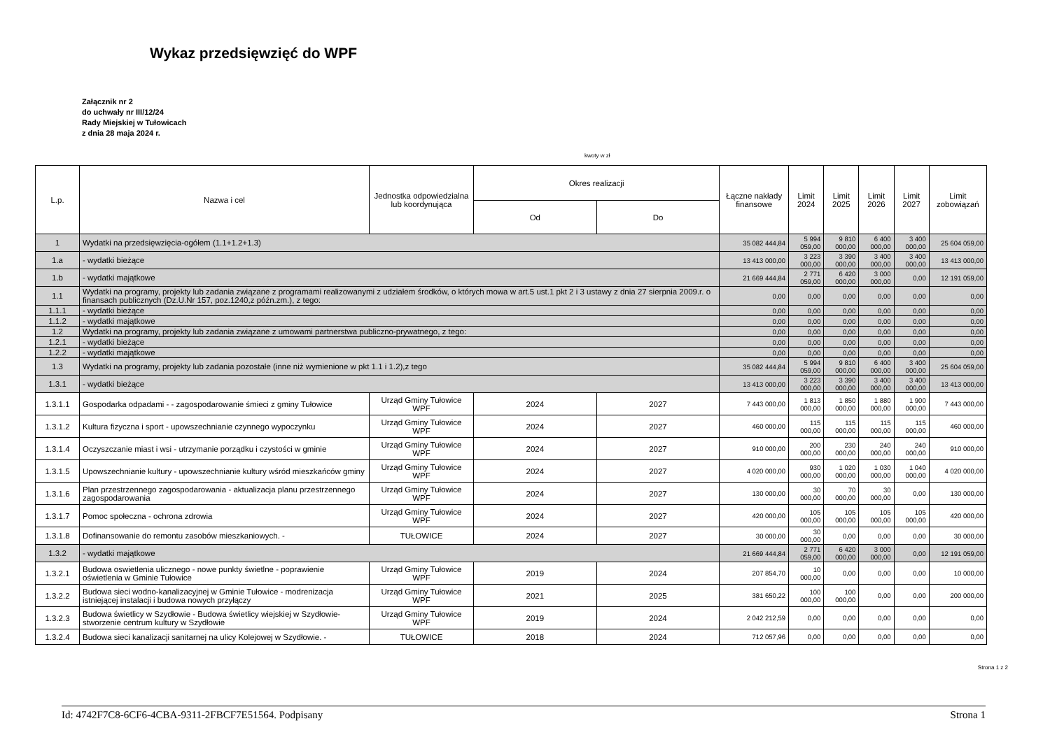Wykaz przedsięwzięć do WPF
Załącznik nr 2
do uchwały nr III/12/24
Rady Miejskiej w Tułowicach
z dnia 28 maja 2024 r.
kwoty w zł
| L.p. | Nazwa i cel | Jednostka odpowiedzialna lub koordynująca | Okres realizacji | | Łączne nakłady finansowe | Limit 2024 | Limit 2025 | Limit 2026 | Limit 2027 | Limit zobowiązań |
| --- | --- | --- | --- | --- | --- | --- | --- | --- | --- | --- |
| | | | Od | Do | | | | | | |
| 1 | Wydatki na przedsięwzięcia-ogółem (1.1+1.2+1.3) | | | | 35 082 444,84 | 5 994 059,00 | 9 810 000,00 | 6 400 000,00 | 3 400 000,00 | 25 604 059,00 |
| 1.a | - wydatki bieżące | | | | 13 413 000,00 | 3 223 000,00 | 3 390 000,00 | 3 400 000,00 | 3 400 000,00 | 13 413 000,00 |
| 1.b | - wydatki majątkowe | | | | 21 669 444,84 | 2 771 059,00 | 6 420 000,00 | 3 000 000,00 | 0,00 | 12 191 059,00 |
| 1.1 | Wydatki na programy, projekty lub zadania związane z programami realizowanymi z udziałem środków, o których mowa w art.5 ust.1 pkt 2 i 3 ustawy z dnia 27 sierpnia 2009.r. o finansach publicznych (Dz.U.Nr 157, poz.1240,z późn.zm.), z tego: | | | | 0,00 | 0,00 | 0,00 | 0,00 | 0,00 | 0,00 |
| 1.1.1 | - wydatki bieżące | | | | 0,00 | 0,00 | 0,00 | 0,00 | 0,00 | 0,00 |
| 1.1.2 | - wydatki majątkowe | | | | 0,00 | 0,00 | 0,00 | 0,00 | 0,00 | 0,00 |
| 1.2 | Wydatki na programy, projekty lub zadania związane z umowami partnerstwa publiczno-prywatnego, z tego: | | | | 0,00 | 0,00 | 0,00 | 0,00 | 0,00 | 0,00 |
| 1.2.1 | - wydatki bieżące | | | | 0,00 | 0,00 | 0,00 | 0,00 | 0,00 | 0,00 |
| 1.2.2 | - wydatki majątkowe | | | | 0,00 | 0,00 | 0,00 | 0,00 | 0,00 | 0,00 |
| 1.3 | Wydatki na programy, projekty lub zadania pozostałe (inne niż wymienione w pkt 1.1 i 1.2),z tego | | | | 35 082 444,84 | 5 994 059,00 | 9 810 000,00 | 6 400 000,00 | 3 400 000,00 | 25 604 059,00 |
| 1.3.1 | - wydatki bieżące | | | | 13 413 000,00 | 3 223 000,00 | 3 390 000,00 | 3 400 000,00 | 3 400 000,00 | 13 413 000,00 |
| 1.3.1.1 | Gospodarka odpadami - - zagospodarowanie śmieci z gminy Tułowice | Urząd Gminy Tułowice WPF | 2024 | 2027 | 7 443 000,00 | 1 813 000,00 | 1 850 000,00 | 1 880 000,00 | 1 900 000,00 | 7 443 000,00 |
| 1.3.1.2 | Kultura fizyczna i sport - upowszechnianie czynnego wypoczynku | Urząd Gminy Tułowice WPF | 2024 | 2027 | 460 000,00 | 115 000,00 | 115 000,00 | 115 000,00 | 115 000,00 | 460 000,00 |
| 1.3.1.4 | Oczyszczanie miast i wsi - utrzymanie porządku i czystości w gminie | Urząd Gminy Tułowice WPF | 2024 | 2027 | 910 000,00 | 200 000,00 | 230 000,00 | 240 000,00 | 240 000,00 | 910 000,00 |
| 1.3.1.5 | Upowszechnianie kultury - upowszechnianie kultury wśród mieszkańców gminy | Urząd Gminy Tułowice WPF | 2024 | 2027 | 4 020 000,00 | 930 000,00 | 1 020 000,00 | 1 030 000,00 | 1 040 000,00 | 4 020 000,00 |
| 1.3.1.6 | Plan przestrzennego zagospodarowania - aktualizacja planu przestrzennego zagospodarowania | Urząd Gminy Tułowice WPF | 2024 | 2027 | 130 000,00 | 30 000,00 | 70 000,00 | 30 000,00 | 0,00 | 130 000,00 |
| 1.3.1.7 | Pomoc społeczna - ochrona zdrowia | Urząd Gminy Tułowice WPF | 2024 | 2027 | 420 000,00 | 105 000,00 | 105 000,00 | 105 000,00 | 105 000,00 | 420 000,00 |
| 1.3.1.8 | Dofinansowanie do remontu zasobów mieszkaniowych. - | TUŁOWICE | 2024 | 2027 | 30 000,00 | 30 000,00 | 0,00 | 0,00 | 0,00 | 30 000,00 |
| 1.3.2 | - wydatki majątkowe | | | | 21 669 444,84 | 2 771 059,00 | 6 420 000,00 | 3 000 000,00 | 0,00 | 12 191 059,00 |
| 1.3.2.1 | Budowa oswietlenia ulicznego - nowe punkty świetlne - poprawienie oświetlenia w Gminie Tułowice | Urząd Gminy Tułowice WPF | 2019 | 2024 | 207 854,70 | 10 000,00 | 0,00 | 0,00 | 0,00 | 10 000,00 |
| 1.3.2.2 | Budowa sieci wodno-kanalizacyjnej w Gminie Tułowice - modrenizacja istniejącej instalacji i budowa nowych przyłączy | Urząd Gminy Tułowice WPF | 2021 | 2025 | 381 650,22 | 100 000,00 | 100 000,00 | 0,00 | 0,00 | 200 000,00 |
| 1.3.2.3 | Budowa świetlicy w Szydłowie - Budowa świetlicy wiejskiej w Szydłowie-stworzenie centrum kultury w Szydłowie | Urząd Gminy Tułowice WPF | 2019 | 2024 | 2 042 212,59 | 0,00 | 0,00 | 0,00 | 0,00 | 0,00 |
| 1.3.2.4 | Budowa sieci kanalizacji sanitarnej na ulicy Kolejowej w Szydłowie. - | TUŁOWICE | 2018 | 2024 | 712 057,96 | 0,00 | 0,00 | 0,00 | 0,00 | 0,00 |
Strona 1 z 2
Id: 4742F7C8-6CF6-4CBA-9311-2FBCF7E51564. Podpisany Strona 1